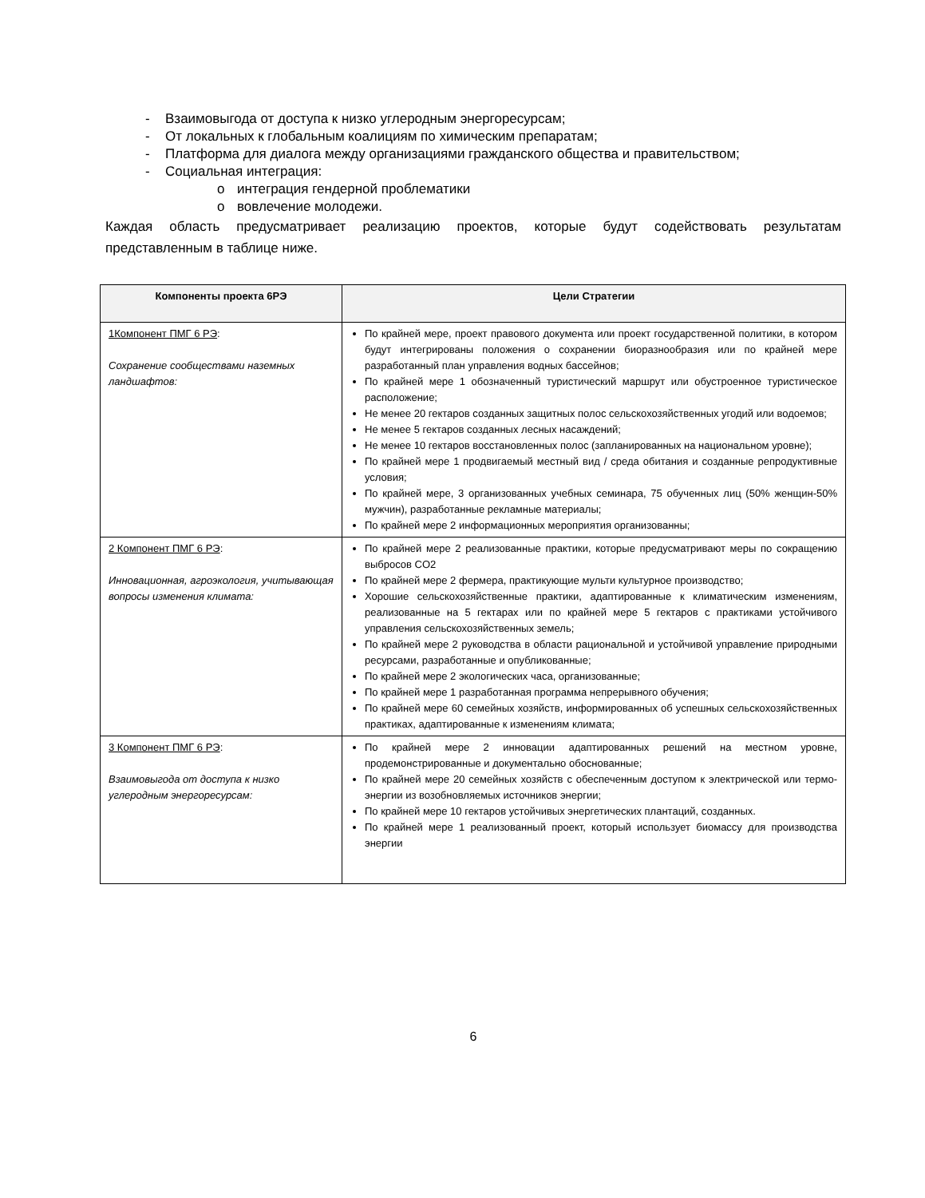- Взаимовыгода от доступа к низко углеродным энергоресурсам;
- От локальных к глобальным коалициям по химическим препаратам;
- Платформа для диалога между организациями гражданского общества и правительством;
- Социальная интеграция:
o интеграция гендерной проблематики
o вовлечение молодежи.
Каждая область предусматривает реализацию проектов, которые будут содействовать результатам представленным в таблице ниже.
| Компоненты проекта 6РЭ | Цели Стратегии |
| --- | --- |
| 1Компонент ПМГ 6 РЭ : Сохранение сообществами наземных ландшафтов: | По крайней мере, проект правового документа или проект государственной политики, в котором будут интегрированы положения о сохранении биоразнообразия или по крайней мере разработанный план управления водных бассейнов; По крайней мере 1 обозначенный туристический маршрут или обустроенное туристическое расположение; Не менее 20 гектаров созданных защитных полос сельскохозяйственных угодий или водоемов; Не менее 5 гектаров созданных лесных насаждений; Не менее 10 гектаров восстановленных полос (запланированных на национальном уровне); По крайней мере 1 продвигаемый местный вид / среда обитания и созданные репродуктивные условия; По крайней мере, 3 организованных учебных семинара, 75 обученных лиц (50% женщин-50% мужчин), разработанные рекламные материалы; По крайней мере 2 информационных мероприятия организованны; |
| 2 Компонент ПМГ 6 РЭ : Инновационная, агроэкология, учитывающая вопросы изменения климата: | По крайней мере 2 реализованные практики, которые предусматривают меры по сокращению выбросов CO2 По крайней мере 2 фермера, практикующие мульти культурное производство; Хорошие сельскохозяйственные практики, адаптированные к климатическим изменениям, реализованные на 5 гектарах или по крайней мере 5 гектаров с практиками устойчивого управления сельскохозяйственных земель; По крайней мере 2 руководства в области рациональной и устойчивой управление природными ресурсами, разработанные и опубликованные; По крайней мере 2 экологических часа, организованные; По крайней мере 1 разработанная программа непрерывного обучения; По крайней мере 60 семейных хозяйств, информированных об успешных сельскохозяйственных практиках, адаптированные к изменениям климата; |
| 3 Компонент ПМГ 6 РЭ : Взаимовыгода от доступа к низко углеродным энергоресурсам: | По крайней мере 2 инновации адаптированных решений на местном уровне, продемонстрированные и документально обоснованные; По крайней мере 20 семейных хозяйств с обеспеченным доступом к электрической или термо-энергии из возобновляемых источников энергии; По крайней мере 10 гектаров устойчивых энергетических плантаций, созданных. По крайней мере 1 реализованный проект, который использует биомассу для производства энергии |
6